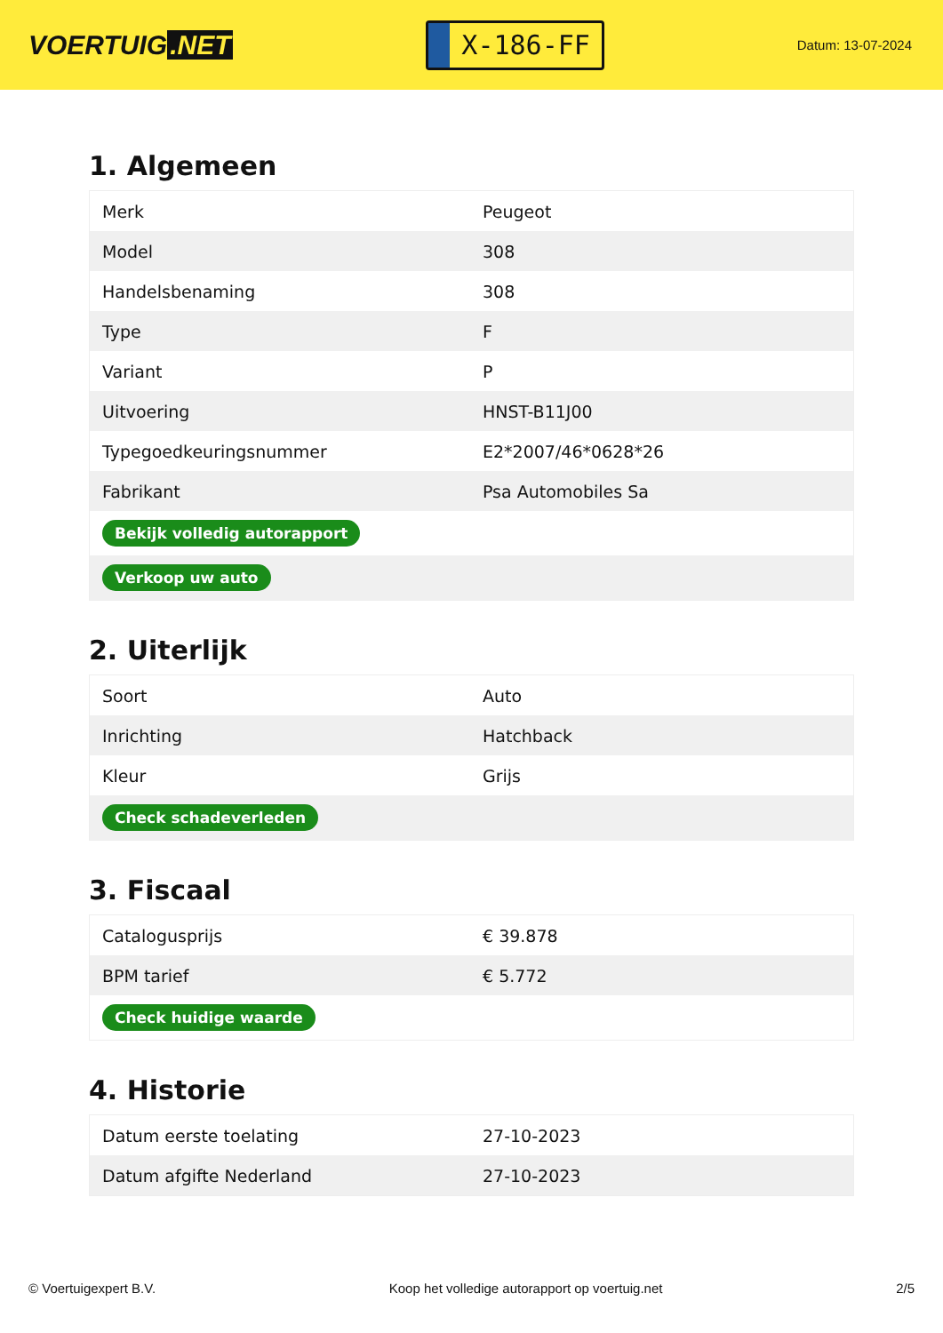VOERTUIG.NET
X-186-FF
Datum: 13-07-2024
1. Algemeen
| Merk | Peugeot |
| Model | 308 |
| Handelsbenaming | 308 |
| Type | F |
| Variant | P |
| Uitvoering | HNST-B11J00 |
| Typegoedkeuringsnummer | E2*2007/46*0628*26 |
| Fabrikant | Psa Automobiles Sa |
| Bekijk volledig autorapport | |
| Verkoop uw auto | |
2. Uiterlijk
| Soort | Auto |
| Inrichting | Hatchback |
| Kleur | Grijs |
| Check schadeverleden | |
3. Fiscaal
| Catalogusprijs | € 39.878 |
| BPM tarief | € 5.772 |
| Check huidige waarde | |
4. Historie
| Datum eerste toelating | 27-10-2023 |
| Datum afgifte Nederland | 27-10-2023 |
© Voertuigexpert B.V. Koop het volledige autorapport op voertuig.net 2/5